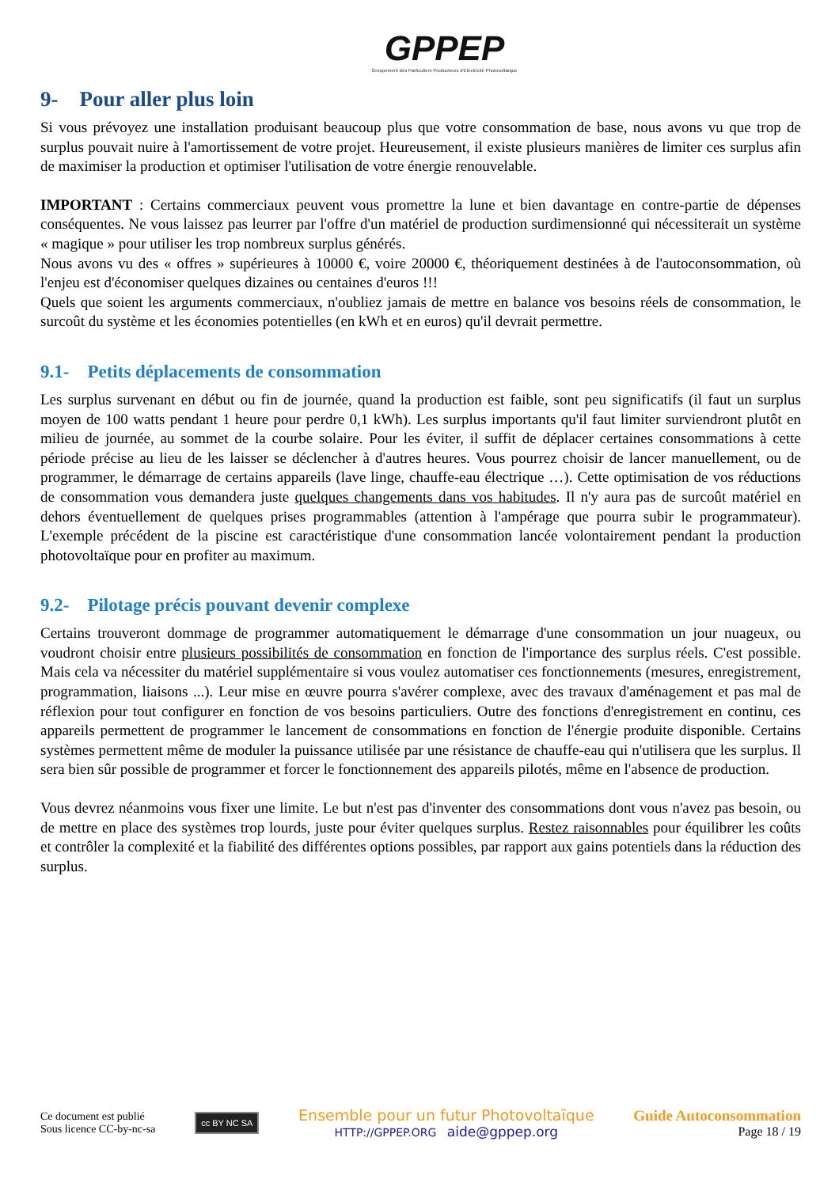GPPEP
Groupement des Particuliers Producteurs d'Electricité Photovoltaïque
9- Pour aller plus loin
Si vous prévoyez une installation produisant beaucoup plus que votre consommation de base, nous avons vu que trop de surplus pouvait nuire à l'amortissement de votre projet. Heureusement, il existe plusieurs manières de limiter ces surplus afin de maximiser la production et optimiser l'utilisation de votre énergie renouvelable.
IMPORTANT : Certains commerciaux peuvent vous promettre la lune et bien davantage en contre-partie de dépenses conséquentes. Ne vous laissez pas leurrer par l'offre d'un matériel de production surdimensionné qui nécessiterait un système « magique » pour utiliser les trop nombreux surplus générés.
Nous avons vu des « offres » supérieures à 10000 €, voire 20000 €, théoriquement destinées à de l'autoconsommation, où l'enjeu est d'économiser quelques dizaines ou centaines d'euros !!!
Quels que soient les arguments commerciaux, n'oubliez jamais de mettre en balance vos besoins réels de consommation, le surcoût du système et les économies potentielles (en kWh et en euros) qu'il devrait permettre.
9.1- Petits déplacements de consommation
Les surplus survenant en début ou fin de journée, quand la production est faible, sont peu significatifs (il faut un surplus moyen de 100 watts pendant 1 heure pour perdre 0,1 kWh). Les surplus importants qu'il faut limiter surviendront plutôt en milieu de journée, au sommet de la courbe solaire. Pour les éviter, il suffit de déplacer certaines consommations à cette période précise au lieu de les laisser se déclencher à d'autres heures. Vous pourrez choisir de lancer manuellement, ou de programmer, le démarrage de certains appareils (lave linge, chauffe-eau électrique …). Cette optimisation de vos réductions de consommation vous demandera juste quelques changements dans vos habitudes. Il n'y aura pas de surcoût matériel en dehors éventuellement de quelques prises programmables (attention à l'ampérage que pourra subir le programmateur). L'exemple précédent de la piscine est caractéristique d'une consommation lancée volontairement pendant la production photovoltaïque pour en profiter au maximum.
9.2- Pilotage précis pouvant devenir complexe
Certains trouveront dommage de programmer automatiquement le démarrage d'une consommation un jour nuageux, ou voudront choisir entre plusieurs possibilités de consommation en fonction de l'importance des surplus réels. C'est possible. Mais cela va nécessiter du matériel supplémentaire si vous voulez automatiser ces fonctionnements (mesures, enregistrement, programmation, liaisons ...). Leur mise en œuvre pourra s'avérer complexe, avec des travaux d'aménagement et pas mal de réflexion pour tout configurer en fonction de vos besoins particuliers. Outre des fonctions d'enregistrement en continu, ces appareils permettent de programmer le lancement de consommations en fonction de l'énergie produite disponible. Certains systèmes permettent même de moduler la puissance utilisée par une résistance de chauffe-eau qui n'utilisera que les surplus. Il sera bien sûr possible de programmer et forcer le fonctionnement des appareils pilotés, même en l'absence de production.
Vous devrez néanmoins vous fixer une limite. Le but n'est pas d'inventer des consommations dont vous n'avez pas besoin, ou de mettre en place des systèmes trop lourds, juste pour éviter quelques surplus. Restez raisonnables pour équilibrer les coûts et contrôler la complexité et la fiabilité des différentes options possibles, par rapport aux gains potentiels dans la réduction des surplus.
Ce document est publié
Sous licence CC-by-nc-sa
cc BY NC SA
Ensemble pour un futur Photovoltaïque
HTTP://GPPEP.ORG aide@gppep.org
Guide Autoconsommation
Page 18 / 19